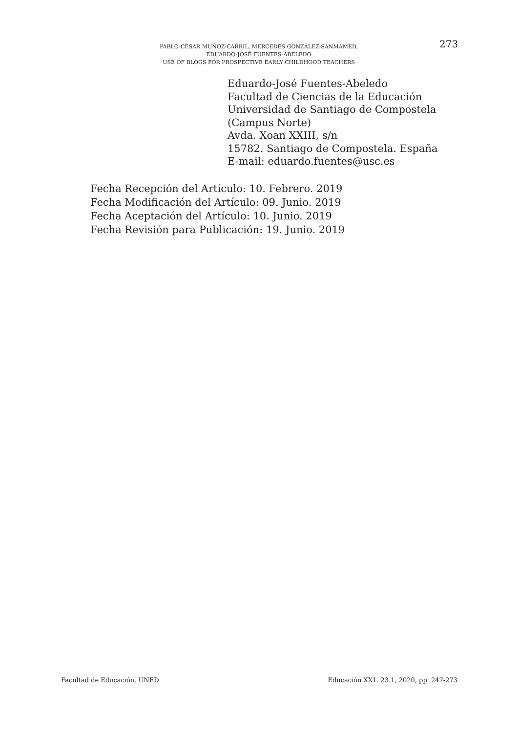PABLO-CÉSAR MUÑOZ-CARRIL, MERCEDES GONZÁLEZ-SANMAMED,
EDUARDO-JOSÉ FUENTES-ABELEDO
USE OF BLOGS FOR PROSPECTIVE EARLY CHILDHOOD TEACHERS
273
Eduardo-José Fuentes-Abeledo
Facultad de Ciencias de la Educación
Universidad de Santiago de Compostela
(Campus Norte)
Avda. Xoan XXIII, s/n
15782. Santiago de Compostela. España
E-mail: eduardo.fuentes@usc.es
Fecha Recepción del Artículo: 10. Febrero. 2019
Fecha Modificación del Artículo: 09. Junio. 2019
Fecha Aceptación del Artículo: 10. Junio. 2019
Fecha Revisión para Publicación: 19. Junio. 2019
Facultad de Educación. UNED Educación XX1. 23.1, 2020, pp. 247-273